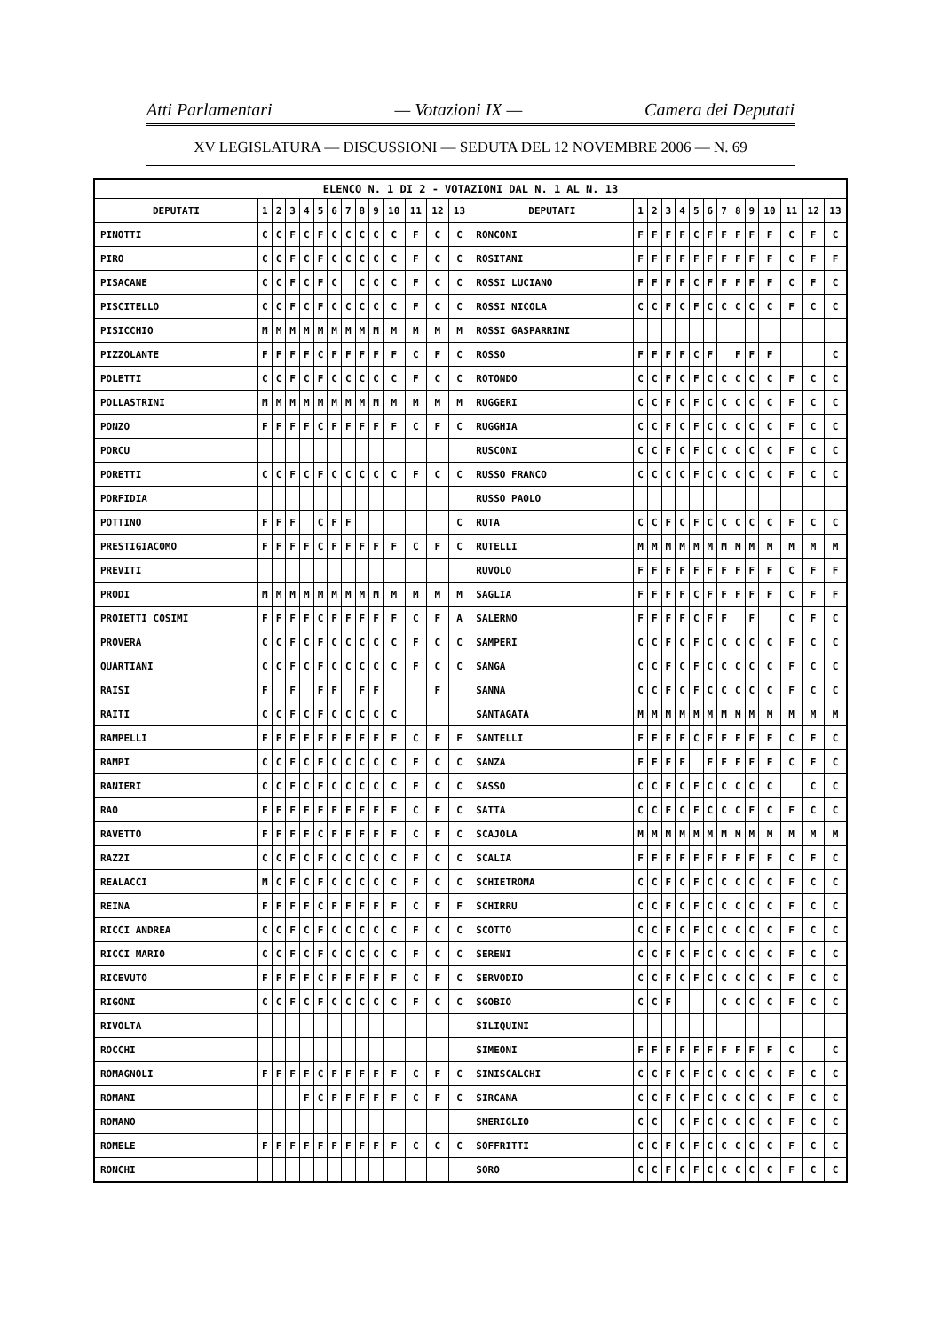Atti Parlamentari — Votazioni IX — Camera dei Deputati
XV LEGISLATURA — DISCUSSIONI — SEDUTA DEL 12 NOVEMBRE 2006 — N. 69
| ELENCO N. 1 DI 2 - VOTAZIONI DAL N. 1 AL N. 13 | | | | | | | | | | | | | | | | | | | | | | | | | | | |
| --- | --- | --- | --- | --- | --- | --- | --- | --- | --- | --- | --- | --- | --- | --- | --- | --- | --- | --- | --- | --- | --- | --- | --- | --- | --- | --- | --- |
| DEPUTATI | 1 | 2 | 3 | 4 | 5 | 6 | 7 | 8 | 9 | 10 | 11 | 12 | 13 | DEPUTATI | 1 | 2 | 3 | 4 | 5 | 6 | 7 | 8 | 9 | 10 | 11 | 12 | 13 |
| PINOTTI | C | C | F | C | F | C | C | C | C | C | F | C | C | RONCONI | F | F | F | F | C | F | F | F | F | F | C | F | C |
| PIRO | C | C | F | C | F | C | C | C | C | C | F | C | C | ROSITANI | F | F | F | F | F | F | F | F | F | F | C | F | F |
| PISACANE | C | C | F | C | F | C | | C | C | C | F | C | C | ROSSI LUCIANO | F | F | F | F | C | F | F | F | F | F | C | F | C |
| PISCITELLO | C | C | F | C | F | C | C | C | C | C | F | C | C | ROSSI NICOLA | C | C | F | C | F | C | C | C | C | C | F | C | C |
| PISICCHIO | M | M | M | M | M | M | M | M | M | M | M | M | M | ROSSI GASPARRINI | | | | | | | | | | | | | |
| PIZZOLANTE | F | F | F | F | C | F | F | F | F | F | C | F | C | ROSSO | F | F | F | F | C | F | | F | F | F | | | C |
| POLETTI | C | C | F | C | F | C | C | C | C | C | F | C | C | ROTONDO | C | C | F | C | F | C | C | C | C | C | F | C | C |
| POLLASTRINI | M | M | M | M | M | M | M | M | M | M | M | M | M | RUGGERI | C | C | F | C | F | C | C | C | C | C | F | C | C |
| PONZO | F | F | F | F | C | F | F | F | F | F | C | F | C | RUGGHIA | C | C | F | C | F | C | C | C | C | C | F | C | C |
| PORCU | | | | | | | | | | | | | | RUSCONI | C | C | F | C | F | C | C | C | C | C | F | C | C |
| PORETTI | C | C | F | C | F | C | C | C | C | C | F | C | C | RUSSO FRANCO | C | C | C | C | F | C | C | C | C | C | F | C | C |
| PORFIDIA | | | | | | | | | | | | | | RUSSO PAOLO | | | | | | | | | | | | | |
| POTTINO | F | F | F | | C | F | F | | | | | | C | RUTA | C | C | F | C | F | C | C | C | C | C | F | C | C |
| PRESTIGIACOMO | F | F | F | F | C | F | F | F | F | F | C | F | C | RUTELLI | M | M | M | M | M | M | M | M | M | M | M | M | M |
| PREVITI | | | | | | | | | | | | | | RUVOLO | F | F | F | F | F | F | F | F | F | F | C | F | F |
| PRODI | M | M | M | M | M | M | M | M | M | M | M | M | M | SAGLIA | F | F | F | F | C | F | F | F | F | F | C | F | F |
| PROIETTI COSIMI | F | F | F | F | C | F | F | F | F | F | C | F | A | SALERNO | F | F | F | F | C | F | F | | F | | C | F | C |
| PROVERA | C | C | F | C | F | C | C | C | C | C | F | C | C | SAMPERI | C | C | F | C | F | C | C | C | C | C | F | C | C |
| QUARTIANI | C | C | F | C | F | C | C | C | C | C | F | C | C | SANGA | C | C | F | C | F | C | C | C | C | C | F | C | C |
| RAISI | F | | F | | F | F | | F | F | | | F | | SANNA | C | C | F | C | F | C | C | C | C | C | F | C | C |
| RAITI | C | C | F | C | F | C | C | C | C | C | | | | SANTAGATA | M | M | M | M | M | M | M | M | M | M | M | M | M |
| RAMPELLI | F | F | F | F | F | F | F | F | F | F | C | F | F | SANTELLI | F | F | F | F | C | F | F | F | F | F | C | F | C |
| RAMPI | C | C | F | C | F | C | C | C | C | C | F | C | C | SANZA | F | F | F | F | | F | F | F | F | F | C | F | C |
| RANIERI | C | C | F | C | F | C | C | C | C | C | F | C | C | SASSO | C | C | F | C | F | C | C | C | C | C | | C | C |
| RAO | F | F | F | F | F | F | F | F | F | F | C | F | C | SATTA | C | C | F | C | F | C | C | C | F | C | F | C | C |
| RAVETTO | F | F | F | F | C | F | F | F | F | F | C | F | C | SCAJOLA | M | M | M | M | M | M | M | M | M | M | M | M | M |
| RAZZI | C | C | F | C | F | C | C | C | C | C | F | C | C | SCALIA | F | F | F | F | F | F | F | F | F | F | C | F | C |
| REALACCI | M | C | F | C | F | C | C | C | C | C | F | C | C | SCHIETROMA | C | C | F | C | F | C | C | C | C | C | F | C | C |
| REINA | F | F | F | F | C | F | F | F | F | F | C | F | F | SCHIRRU | C | C | F | C | F | C | C | C | C | C | F | C | C |
| RICCI ANDREA | C | C | F | C | F | C | C | C | C | C | F | C | C | SCOTTO | C | C | F | C | F | C | C | C | C | C | F | C | C |
| RICCI MARIO | C | C | F | C | F | C | C | C | C | C | F | C | C | SERENI | C | C | F | C | F | C | C | C | C | C | F | C | C |
| RICEVUTO | F | F | F | F | C | F | F | F | F | F | C | F | C | SERVODIO | C | C | F | C | F | C | C | C | C | C | F | C | C |
| RIGONI | C | C | F | C | F | C | C | C | C | C | F | C | C | SGOBIO | C | C | F | | | | C | C | C | C | F | C | C |
| RIVOLTA | | | | | | | | | | | | | | SILIQUINI | | | | | | | | | | | | | |
| ROCCHI | | | | | | | | | | | | | | SIMEONI | F | F | F | F | F | F | F | F | F | F | C | | C |
| ROMAGNOLI | F | F | F | F | C | F | F | F | F | F | C | F | C | SINISCALCHI | C | C | F | C | F | C | C | C | C | C | F | C | C |
| ROMANI | | | | F | C | F | F | F | F | F | C | F | C | SIRCANA | C | C | F | C | F | C | C | C | C | C | F | C | C |
| ROMANO | | | | | | | | | | | | | | SMERIGLIO | C | C | | C | F | C | C | C | C | C | F | C | C |
| ROMELE | F | F | F | F | F | F | F | F | F | F | C | C | C | SOFFRITTI | C | C | F | C | F | C | C | C | C | C | F | C | C |
| RONCHI | | | | | | | | | | | | | | SORO | C | C | F | C | F | C | C | C | C | C | F | C | C |